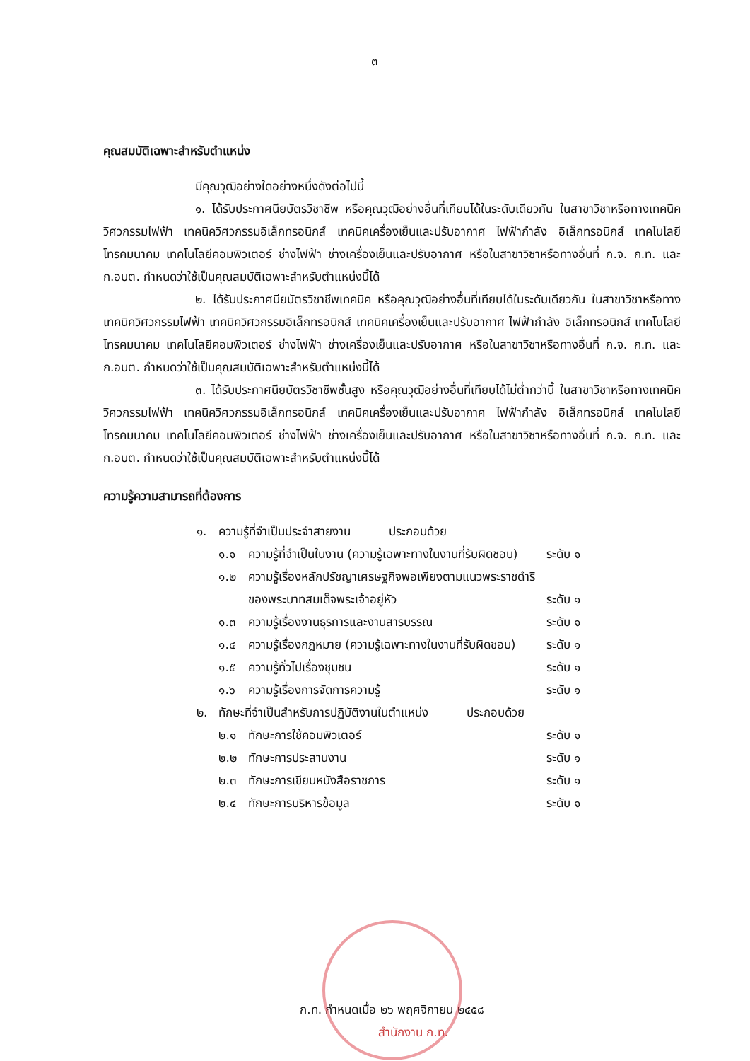๓
คุณสมบัติเฉพาะสำหรับตำแหน่ง
มีคุณวุฒิอย่างใดอย่างหนึ่งดังต่อไปนี้
๑. ได้รับประกาศนียบัตรวิชาชีพ หรือคุณวุฒิอย่างอื่นที่เทียบได้ในระดับเดียวกัน ในสาขาวิชาหรือทางเทคนิควิศวกรรมไฟฟ้า เทคนิควิศวกรรมอิเล็กทรอนิกส์ เทคนิคเครื่องเย็นและปรับอากาศ ไฟฟ้ากำลัง อิเล็กทรอนิกส์ เทคโนโลยีโทรคมนาคม เทคโนโลยีคอมพิวเตอร์ ช่างไฟฟ้า ช่างเครื่องเย็นและปรับอากาศ หรือในสาขาวิชาหรือทางอื่นที่ ก.จ. ก.ท. และ ก.อบต. กำหนดว่าใช้เป็นคุณสมบัติเฉพาะสำหรับตำแหน่งนี้ได้
๒. ได้รับประกาศนียบัตรวิชาชีพเทคนิค หรือคุณวุฒิอย่างอื่นที่เทียบได้ในระดับเดียวกัน ในสาขาวิชาหรือทางเทคนิควิศวกรรมไฟฟ้า เทคนิควิศวกรรมอิเล็กทรอนิกส์ เทคนิคเครื่องเย็นและปรับอากาศ ไฟฟ้ากำลัง อิเล็กทรอนิกส์ เทคโนโลยีโทรคมนาคม เทคโนโลยีคอมพิวเตอร์ ช่างไฟฟ้า ช่างเครื่องเย็นและปรับอากาศ หรือในสาขาวิชาหรือทางอื่นที่ ก.จ. ก.ท. และ ก.อบต. กำหนดว่าใช้เป็นคุณสมบัติเฉพาะสำหรับตำแหน่งนี้ได้
๓. ได้รับประกาศนียบัตรวิชาชีพชั้นสูง หรือคุณวุฒิอย่างอื่นที่เทียบได้ไม่ต่ำกว่านี้ ในสาขาวิชาหรือทางเทคนิควิศวกรรมไฟฟ้า เทคนิควิศวกรรมอิเล็กทรอนิกส์ เทคนิคเครื่องเย็นและปรับอากาศ ไฟฟ้ากำลัง อิเล็กทรอนิกส์ เทคโนโลยีโทรคมนาคม เทคโนโลยีคอมพิวเตอร์ ช่างไฟฟ้า ช่างเครื่องเย็นและปรับอากาศ หรือในสาขาวิชาหรือทางอื่นที่ ก.จ. ก.ท. และ ก.อบต. กำหนดว่าใช้เป็นคุณสมบัติเฉพาะสำหรับตำแหน่งนี้ได้
ความรู้ความสามารถที่ต้องการ
| ๑. | ความรู้ที่จำเป็นประจำสายงาน ประกอบด้วย | | |
| | ๑.๑ | ความรู้ที่จำเป็นในงาน (ความรู้เฉพาะทางในงานที่รับผิดชอบ) | ระดับ ๑ |
| | ๑.๒ | ความรู้เรื่องหลักปรัชญาเศรษฐกิจพอเพียงตามแนวพระราชดำริ ของพระบาทสมเด็จพระเจ้าอยู่หัว | ระดับ ๑ |
| | ๑.๓ | ความรู้เรื่องงานธุรการและงานสารบรรณ | ระดับ ๑ |
| | ๑.๔ | ความรู้เรื่องกฎหมาย (ความรู้เฉพาะทางในงานที่รับผิดชอบ) | ระดับ ๑ |
| | ๑.๕ | ความรู้ทั่วไปเรื่องชุมชน | ระดับ ๑ |
| | ๑.๖ | ความรู้เรื่องการจัดการความรู้ | ระดับ ๑ |
| ๒. | ทักษะที่จำเป็นสำหรับการปฏิบัติงานในตำแหน่ง ประกอบด้วย | | |
| | ๒.๑ | ทักษะการใช้คอมพิวเตอร์ | ระดับ ๑ |
| | ๒.๒ | ทักษะการประสานงาน | ระดับ ๑ |
| | ๒.๓ | ทักษะการเขียนหนังสือราชการ | ระดับ ๑ |
| | ๒.๔ | ทักษะการบริหารข้อมูล | ระดับ ๑ |
ก.ท. กำหนดเมื่อ ๒๖ พฤศจิกายน ๒๕๕๘
สำนักงาน ก.ท.